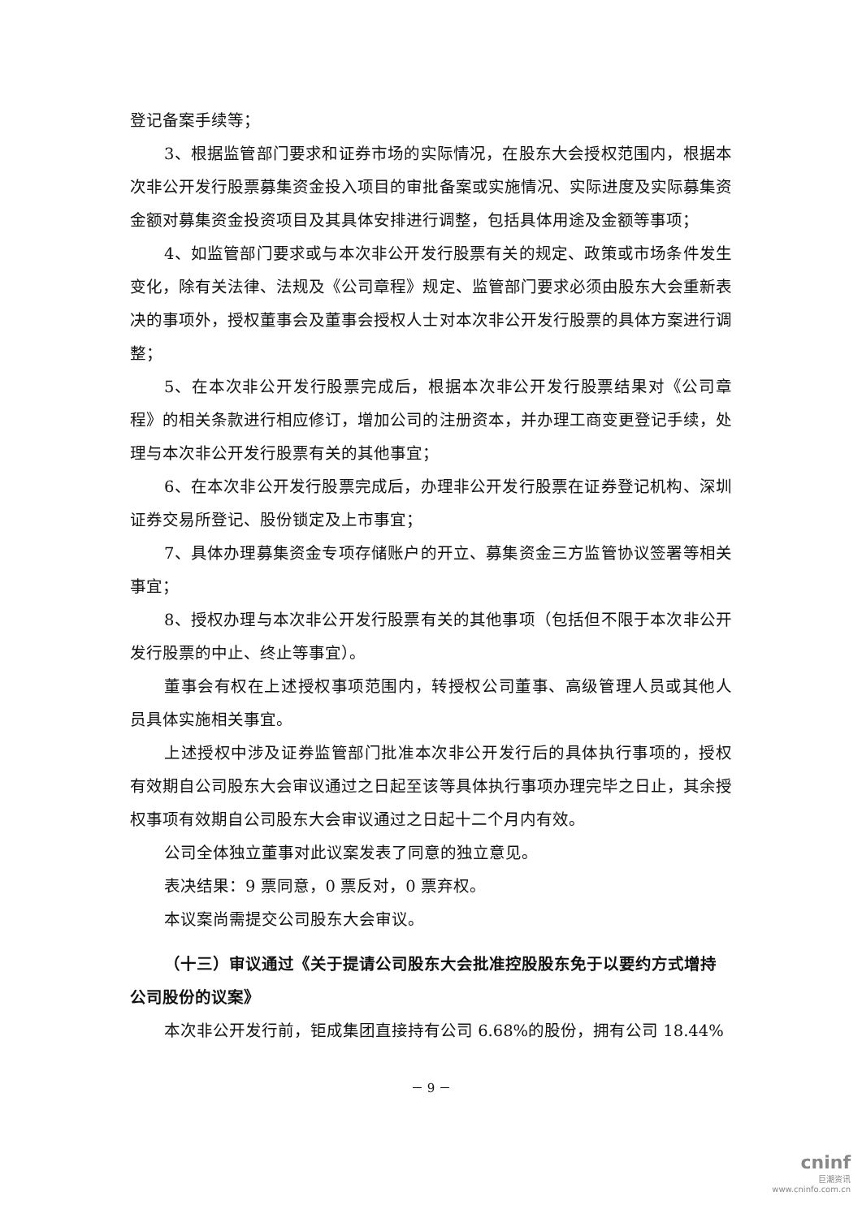登记备案手续等；
3、根据监管部门要求和证券市场的实际情况，在股东大会授权范围内，根据本次非公开发行股票募集资金投入项目的审批备案或实施情况、实际进度及实际募集资金额对募集资金投资项目及其具体安排进行调整，包括具体用途及金额等事项；
4、如监管部门要求或与本次非公开发行股票有关的规定、政策或市场条件发生变化，除有关法律、法规及《公司章程》规定、监管部门要求必须由股东大会重新表决的事项外，授权董事会及董事会授权人士对本次非公开发行股票的具体方案进行调整；
5、在本次非公开发行股票完成后，根据本次非公开发行股票结果对《公司章程》的相关条款进行相应修订，增加公司的注册资本，并办理工商变更登记手续，处理与本次非公开发行股票有关的其他事宜；
6、在本次非公开发行股票完成后，办理非公开发行股票在证券登记机构、深圳证券交易所登记、股份锁定及上市事宜；
7、具体办理募集资金专项存储账户的开立、募集资金三方监管协议签署等相关事宜；
8、授权办理与本次非公开发行股票有关的其他事项（包括但不限于本次非公开发行股票的中止、终止等事宜）。
董事会有权在上述授权事项范围内，转授权公司董事、高级管理人员或其他人员具体实施相关事宜。
上述授权中涉及证券监管部门批准本次非公开发行后的具体执行事项的，授权有效期自公司股东大会审议通过之日起至该等具体执行事项办理完毕之日止，其余授权事项有效期自公司股东大会审议通过之日起十二个月内有效。
公司全体独立董事对此议案发表了同意的独立意见。
表决结果：9 票同意，0 票反对，0 票弃权。
本议案尚需提交公司股东大会审议。
（十三）审议通过《关于提请公司股东大会批准控股股东免于以要约方式增持公司股份的议案》
本次非公开发行前，钜成集团直接持有公司 6.68%的股份，拥有公司 18.44%
－ 9 －
cninf
巨潮资讯
www.cninfo.com.cn